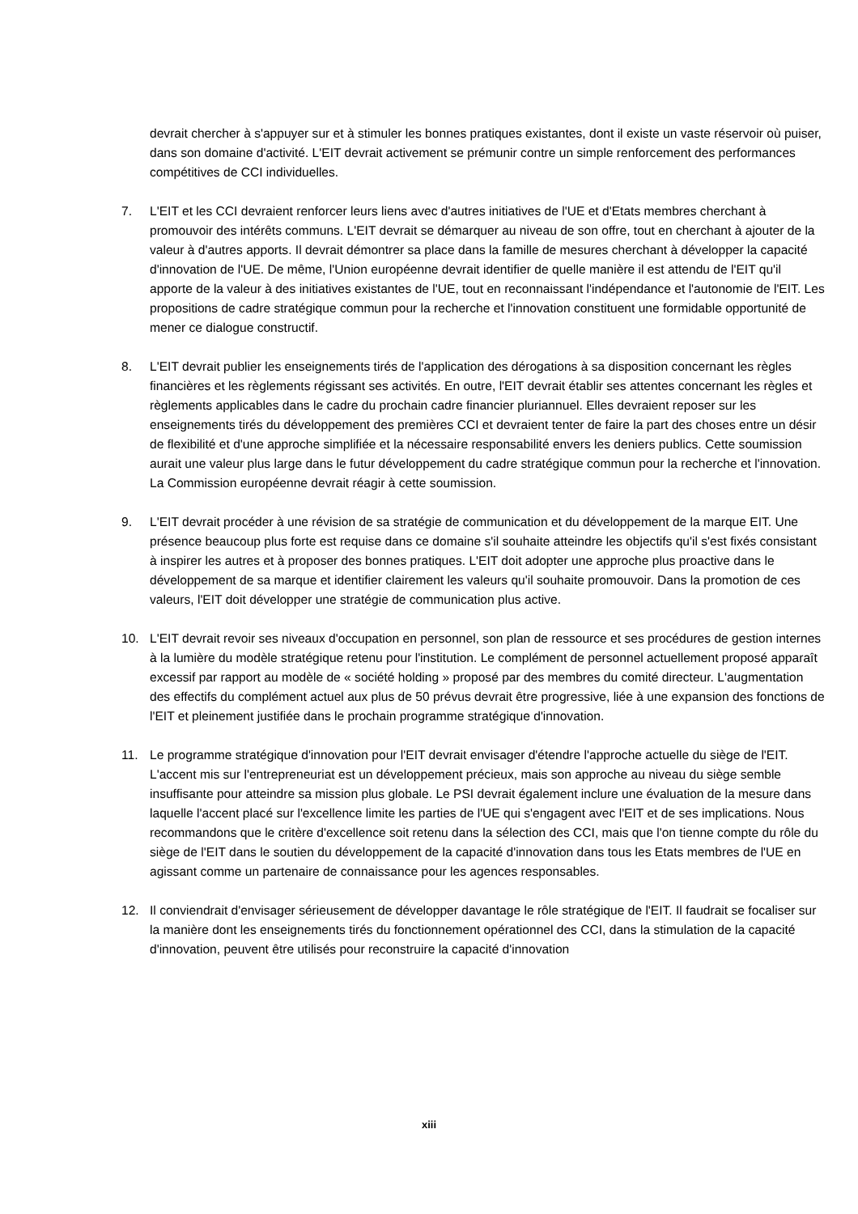devrait chercher à s'appuyer sur et à stimuler les bonnes pratiques existantes, dont il existe un vaste réservoir où puiser, dans son domaine d'activité. L'EIT devrait activement se prémunir contre un simple renforcement des performances compétitives de CCI individuelles.
7. L'EIT et les CCI devraient renforcer leurs liens avec d'autres initiatives de l'UE et d'Etats membres cherchant à promouvoir des intérêts communs. L'EIT devrait se démarquer au niveau de son offre, tout en cherchant à ajouter de la valeur à d'autres apports. Il devrait démontrer sa place dans la famille de mesures cherchant à développer la capacité d'innovation de l'UE. De même, l'Union européenne devrait identifier de quelle manière il est attendu de l'EIT qu'il apporte de la valeur à des initiatives existantes de l'UE, tout en reconnaissant l'indépendance et l'autonomie de l'EIT. Les propositions de cadre stratégique commun pour la recherche et l'innovation constituent une formidable opportunité de mener ce dialogue constructif.
8. L'EIT devrait publier les enseignements tirés de l'application des dérogations à sa disposition concernant les règles financières et les règlements régissant ses activités. En outre, l'EIT devrait établir ses attentes concernant les règles et règlements applicables dans le cadre du prochain cadre financier pluriannuel. Elles devraient reposer sur les enseignements tirés du développement des premières CCI et devraient tenter de faire la part des choses entre un désir de flexibilité et d'une approche simplifiée et la nécessaire responsabilité envers les deniers publics. Cette soumission aurait une valeur plus large dans le futur développement du cadre stratégique commun pour la recherche et l'innovation. La Commission européenne devrait réagir à cette soumission.
9. L'EIT devrait procéder à une révision de sa stratégie de communication et du développement de la marque EIT. Une présence beaucoup plus forte est requise dans ce domaine s'il souhaite atteindre les objectifs qu'il s'est fixés consistant à inspirer les autres et à proposer des bonnes pratiques. L'EIT doit adopter une approche plus proactive dans le développement de sa marque et identifier clairement les valeurs qu'il souhaite promouvoir. Dans la promotion de ces valeurs, l'EIT doit développer une stratégie de communication plus active.
10. L'EIT devrait revoir ses niveaux d'occupation en personnel, son plan de ressource et ses procédures de gestion internes à la lumière du modèle stratégique retenu pour l'institution. Le complément de personnel actuellement proposé apparaît excessif par rapport au modèle de « société holding » proposé par des membres du comité directeur. L'augmentation des effectifs du complément actuel aux plus de 50 prévus devrait être progressive, liée à une expansion des fonctions de l'EIT et pleinement justifiée dans le prochain programme stratégique d'innovation.
11. Le programme stratégique d'innovation pour l'EIT devrait envisager d'étendre l'approche actuelle du siège de l'EIT. L'accent mis sur l'entrepreneuriat est un développement précieux, mais son approche au niveau du siège semble insuffisante pour atteindre sa mission plus globale. Le PSI devrait également inclure une évaluation de la mesure dans laquelle l'accent placé sur l'excellence limite les parties de l'UE qui s'engagent avec l'EIT et de ses implications. Nous recommandons que le critère d'excellence soit retenu dans la sélection des CCI, mais que l'on tienne compte du rôle du siège de l'EIT dans le soutien du développement de la capacité d'innovation dans tous les Etats membres de l'UE en agissant comme un partenaire de connaissance pour les agences responsables.
12. Il conviendrait d'envisager sérieusement de développer davantage le rôle stratégique de l'EIT. Il faudrait se focaliser sur la manière dont les enseignements tirés du fonctionnement opérationnel des CCI, dans la stimulation de la capacité d'innovation, peuvent être utilisés pour reconstruire la capacité d'innovation
xiii